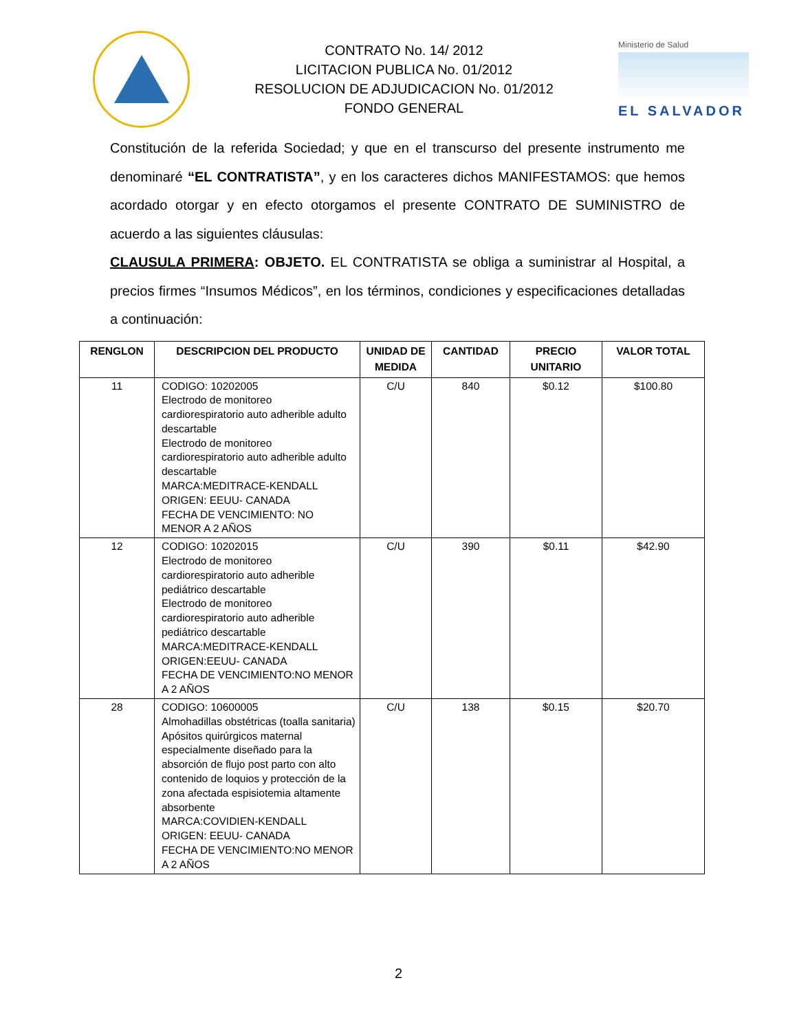CONTRATO No. 14/ 2012
LICITACION PUBLICA No. 01/2012
RESOLUCION DE ADJUDICACION No. 01/2012
FONDO GENERAL
Ministerio de Salud
EL SALVADOR
Constitución de la referida Sociedad; y que en el transcurso del presente instrumento me denominaré “EL CONTRATISTA”, y en los caracteres dichos MANIFESTAMOS: que hemos acordado otorgar y en efecto otorgamos el presente CONTRATO DE SUMINISTRO de acuerdo a las siguientes cláusulas:
CLAUSULA PRIMERA: OBJETO. EL CONTRATISTA se obliga a suministrar al Hospital, a precios firmes “Insumos Médicos”, en los términos, condiciones y especificaciones detalladas a continuación:
| RENGLON | DESCRIPCION DEL PRODUCTO | UNIDAD DE MEDIDA | CANTIDAD | PRECIO UNITARIO | VALOR TOTAL |
| --- | --- | --- | --- | --- | --- |
| 11 | CODIGO: 10202005 Electrodo de monitoreo cardiorespiratorio auto adherible adulto descartable Electrodo de monitoreo cardiorespiratorio auto adherible adulto descartable MARCA:MEDITRACE-KENDALL ORIGEN: EEUU- CANADA FECHA DE VENCIMIENTO: NO MENOR A 2 AÑOS | C/U | 840 | $0.12 | $100.80 |
| 12 | CODIGO: 10202015 Electrodo de monitoreo cardiorespiratorio auto adherible pediátrico descartable Electrodo de monitoreo cardiorespiratorio auto adherible pediátrico descartable MARCA:MEDITRACE-KENDALL ORIGEN:EEUU- CANADA FECHA DE VENCIMIENTO:NO MENOR A 2 AÑOS | C/U | 390 | $0.11 | $42.90 |
| 28 | CODIGO: 10600005 Almohadillas obstétricas (toalla sanitaria) Apósitos quirúrgicos maternal especialmente diseñado para la absorción de flujo post parto con alto contenido de loquios y protección de la zona afectada espisiotemia altamente absorbente MARCA:COVIDIEN-KENDALL ORIGEN: EEUU- CANADA FECHA DE VENCIMIENTO:NO MENOR A 2 AÑOS | C/U | 138 | $0.15 | $20.70 |
2